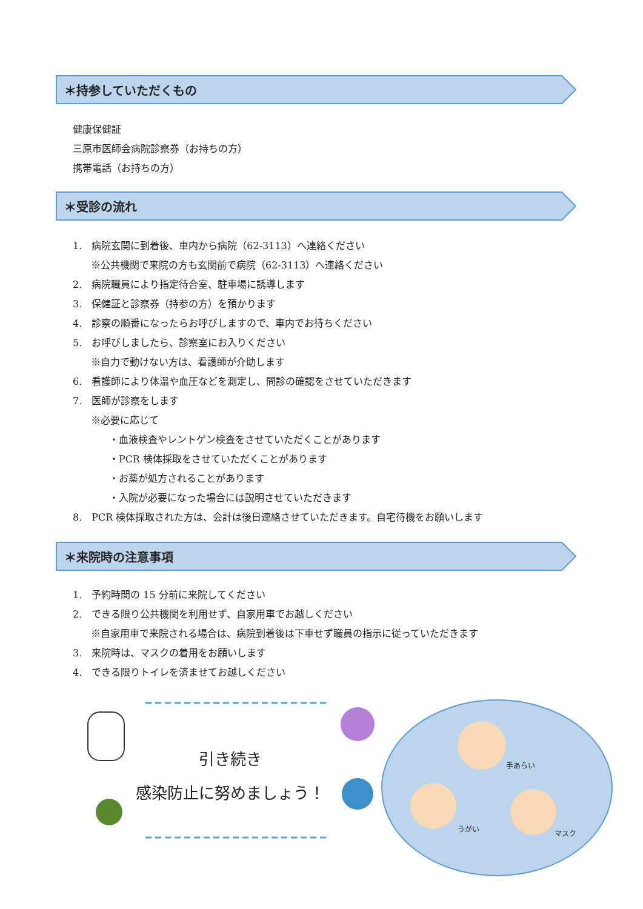＊持参していただくもの
健康保健証
三原市医師会病院診察券（お持ちの方）
携帯電話（お持ちの方）
＊受診の流れ
1.　病院玄関に到着後、車内から病院（62‐3113）へ連絡ください
※公共機関で来院の方も玄関前で病院（62‐3113）へ連絡ください
2.　病院職員により指定待合室、駐車場に誘導します
3.　保健証と診察券（持参の方）を預かります
4.　診察の順番になったらお呼びしますので、車内でお待ちください
5.　お呼びしましたら、診察室にお入りください
※自力で動けない方は、看護師が介助します
6.　看護師により体温や血圧などを測定し、問診の確認をさせていただきます
7.　医師が診察をします
※必要に応じて
・血液検査やレントゲン検査をさせていただくことがあります
・PCR 検体採取をさせていただくことがあります
・お薬が処方されることがあります
・入院が必要になった場合には説明させていただきます
8.　PCR 検体採取された方は、会計は後日連絡させていただきます。自宅待機をお願いします
＊来院時の注意事項
1.　予約時間の 15 分前に来院してください
2.　できる限り公共機関を利用せず、自家用車でお越しください
※自家用車で来院される場合は、病院到着後は下車せず職員の指示に従っていただきます
3.　来院時は、マスクの着用をお願いします
4.　できる限りトイレを済ませてお越しください
手あらい
うがい
マスク
引き続き
感染防止に努めましょう！